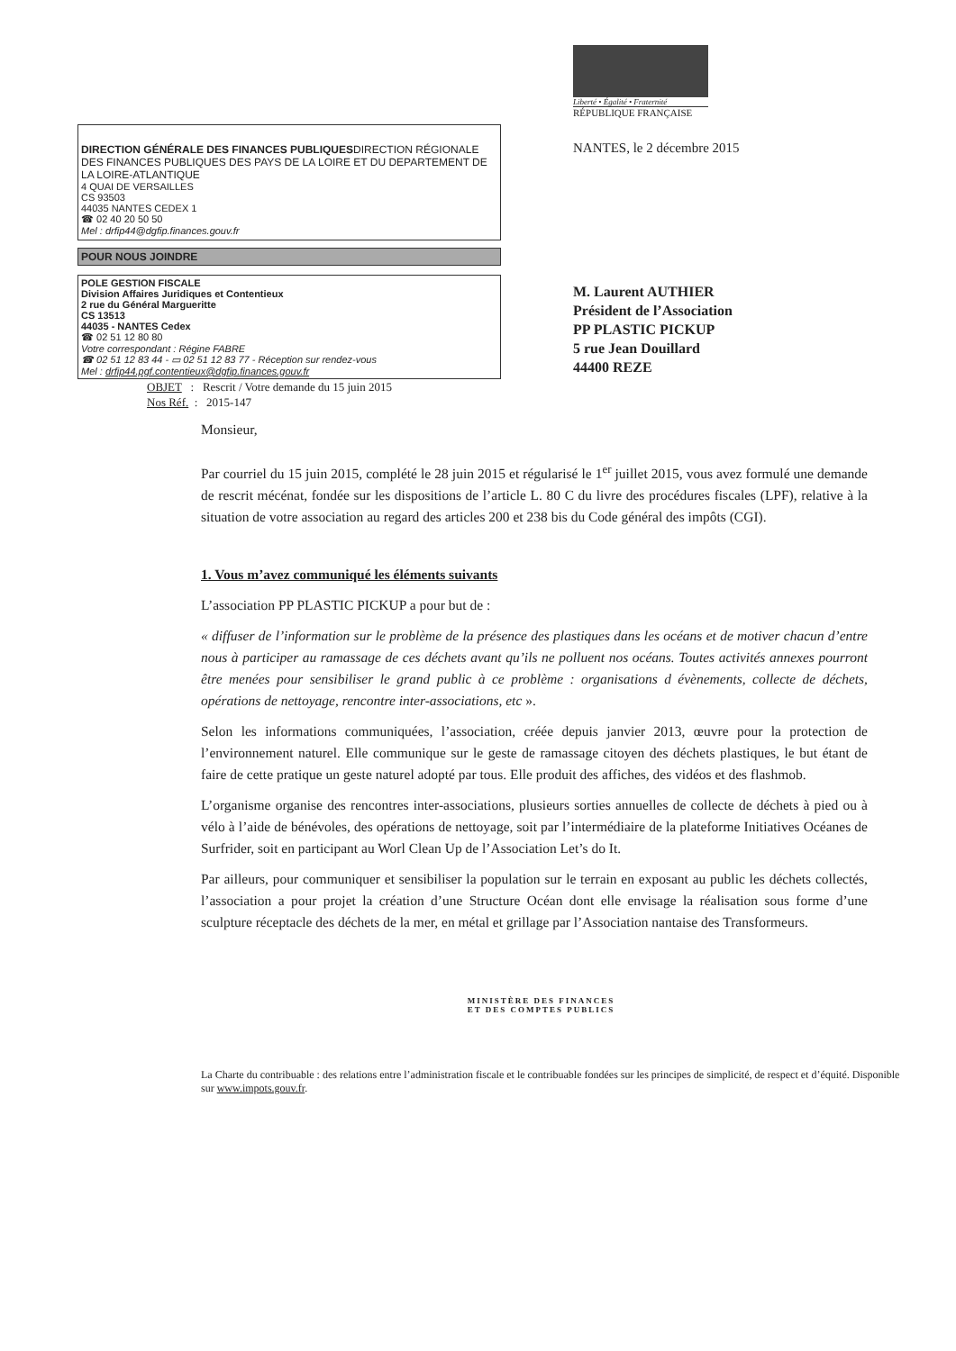DIRECTION GÉNÉRALE DES FINANCES PUBLIQUES DIRECTION RÉGIONALE DES FINANCES PUBLIQUES DES PAYS DE LA LOIRE ET DU DEPARTEMENT DE LA LOIRE-ATLANTIQUE
4 QUAI DE VERSAILLES
CS 93503
44035 NANTES CEDEX 1
☎ 02 40 20 50 50
Mel : drfip44@dgfip.finances.gouv.fr
POUR NOUS JOINDRE
POLE GESTION FISCALE
Division Affaires Juridiques et Contentieux
2 rue du Général Margueritte
CS 13513
44035 - NANTES Cedex
☎ 02 51 12 80 80
Votre correspondant : Régine FABRE
☎ 02 51 12 83 44 - ▭ 02 51 12 83 77 - Réception sur rendez-vous
Mel : drfip44.pgf.contentieux@dgfip.finances.gouv.fr
Liberté • Égalité • Fraternité
RÉPUBLIQUE FRANÇAISE
NANTES, le 2 décembre 2015
M. Laurent AUTHIER
Président de l’Association
PP PLASTIC PICKUP
5 rue Jean Douillard
44400 REZE
OBJET : Rescrit / Votre demande du 15 juin 2015
Nos Réf. : 2015-147
Monsieur,
Par courriel du 15 juin 2015, complété le 28 juin 2015 et régularisé le 1<sup>er</sup> juillet 2015, vous avez formulé une demande de rescrit mécénat, fondée sur les dispositions de l’article L. 80 C du livre des procédures fiscales (LPF), relative à la situation de votre association au regard des articles 200 et 238 bis du Code général des impôts (CGI).
1. Vous m’avez communiqué les éléments suivants
L’association PP PLASTIC PICKUP a pour but de :
« diffuser de l’information sur le problème de la présence des plastiques dans les océans et de motiver chacun d’entre nous à participer au ramassage de ces déchets avant qu’ils ne polluent nos océans. Toutes activités annexes pourront être menées pour sensibiliser le grand public à ce problème : organisations d évènements, collecte de déchets, opérations de nettoyage, rencontre inter-associations, etc ».
Selon les informations communiquées, l’association, créée depuis janvier 2013, œuvre pour la protection de l’environnement naturel. Elle communique sur le geste de ramassage citoyen des déchets plastiques, le but étant de faire de cette pratique un geste naturel adopté par tous. Elle produit des affiches, des vidéos et des flashmob.
L’organisme organise des rencontres inter-associations, plusieurs sorties annuelles de collecte de déchets à pied ou à vélo à l’aide de bénévoles, des opérations de nettoyage, soit par l’intermédiaire de la plateforme Initiatives Océanes de Surfrider, soit en participant au Worl Clean Up de l’Association Let’s do It.
Par ailleurs, pour communiquer et sensibiliser la population sur le terrain en exposant au public les déchets collectés, l’association a pour projet la création d’une Structure Océan dont elle envisage la réalisation sous forme d’une sculpture réceptacle des déchets de la mer, en métal et grillage par l’Association nantaise des Transformeurs.
MINISTÈRE DES FINANCES
ET DES COMPTES PUBLICS
La Charte du contribuable : des relations entre l’administration fiscale et le contribuable fondées sur les principes de simplicité, de respect et d’équité. Disponible sur www.impots.gouv.fr.